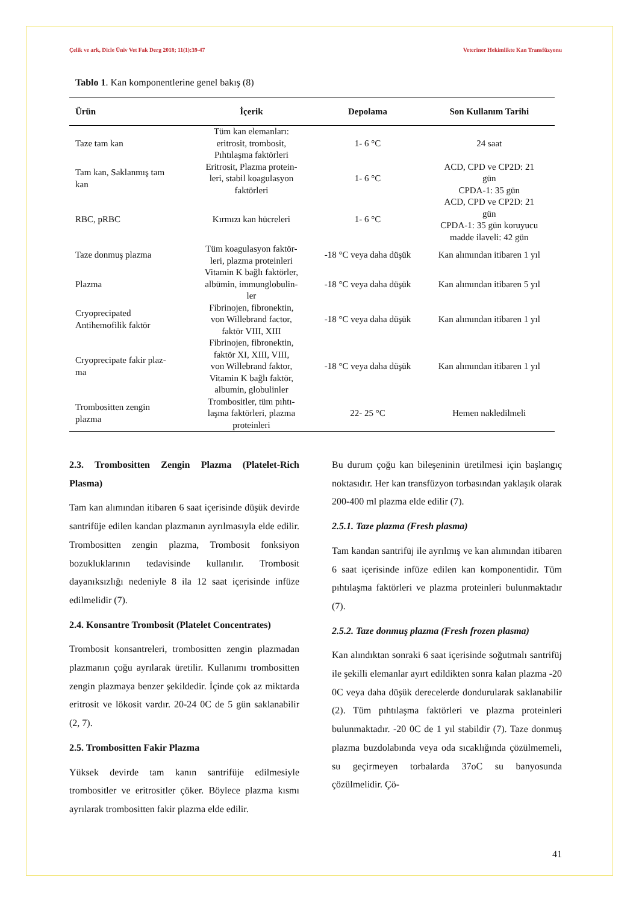Çelik ve ark, Dicle Üniv Vet Fak Derg 2018; 11(1):39-47 Veteriner Hekimlikte Kan Transfüzyonu
Tablo 1. Kan komponentlerine genel bakış (8)
| Ürün | İçerik | Depolama | Son Kullanım Tarihi |
| --- | --- | --- | --- |
| Taze tam kan | Tüm kan elemanları: eritrosit, trombosit, Pıhtılaşma faktörleri | 1- 6 °C | 24 saat |
| Tam kan, Saklanmış tam kan | Eritrosit, Plazma protein- leri, stabil koagulasyon faktörleri | 1- 6 °C | ACD, CPD ve CP2D: 21 gün CPDA-1: 35 gün |
| RBC, pRBC | Kırmızı kan hücreleri | 1- 6 °C | ACD, CPD ve CP2D: 21 gün CPDA-1: 35 gün koruyucu madde ilaveli: 42 gün |
| Taze donmuş plazma | Tüm koagulasyon faktör- leri, plazma proteinleri | -18 °C veya daha düşük | Kan alımından itibaren 1 yıl |
| Plazma | Vitamin K bağlı faktörler, albümin, immunglobulin- ler | -18 °C veya daha düşük | Kan alımından itibaren 5 yıl |
| Cryoprecipated Antihemofilik faktör | Fibrinojen, fibronektin, von Willebrand factor, faktör VIII, XIII | -18 °C veya daha düşük | Kan alımından itibaren 1 yıl |
| Cryoprecipate fakir plaz- ma | Fibrinojen, fibronektin, faktör XI, XIII, VIII, von Willebrand faktor, Vitamin K bağlı faktör, albumin, globulinler | -18 °C veya daha düşük | Kan alımından itibaren 1 yıl |
| Trombositten zengin plazma | Trombositler, tüm pıhtı- laşma faktörleri, plazma proteinleri | 22- 25 °C | Hemen nakledilmeli |
2.3. Trombositten Zengin Plazma (Platelet-Rich Plasma)
Tam kan alımından itibaren 6 saat içerisinde düşük devirde santrifüje edilen kandan plazmanın ayrılmasıyla elde edilir. Trombositten zengin plazma, Trombosit fonksiyon bozukluklarının tedavisinde kullanılır. Trombosit dayanıksızlığı nedeniyle 8 ila 12 saat içerisinde infüze edilmelidir (7).
2.4. Konsantre Trombosit (Platelet Concentrates)
Trombosit konsantreleri, trombositten zengin plazmadan plazmanın çoğu ayrılarak üretilir. Kullanımı trombositten zengin plazmaya benzer şekildedir. İçinde çok az miktarda eritrosit ve lökosit vardır. 20-24 0C de 5 gün saklanabilir (2, 7).
2.5. Trombositten Fakir Plazma
Yüksek devirde tam kanın santrifüje edilmesiyle trombositler ve eritrositler çöker. Böylece plazma kısmı ayrılarak trombositten fakir plazma elde edilir.
Bu durum çoğu kan bileşeninin üretilmesi için başlangıç noktasıdır. Her kan transfüzyon torbasından yaklaşık olarak 200-400 ml plazma elde edilir (7).
2.5.1. Taze plazma (Fresh plasma)
Tam kandan santrifüj ile ayrılmış ve kan alımından itibaren 6 saat içerisinde infüze edilen kan komponentidir. Tüm pıhtılaşma faktörleri ve plazma proteinleri bulunmaktadır (7).
2.5.2. Taze donmuş plazma (Fresh frozen plasma)
Kan alındıktan sonraki 6 saat içerisinde soğutmalı santrifüj ile şekilli elemanlar ayırt edildikten sonra kalan plazma -20 0C veya daha düşük derecelerde dondurularak saklanabilir (2). Tüm pıhtılaşma faktörleri ve plazma proteinleri bulunmaktadır. -20 0C de 1 yıl stabildir (7). Taze donmuş plazma buzdolabında veya oda sıcaklığında çözülmemeli, su geçirmeyen torbalarda 37oC su banyosunda çözülmelidir. Çö-
41